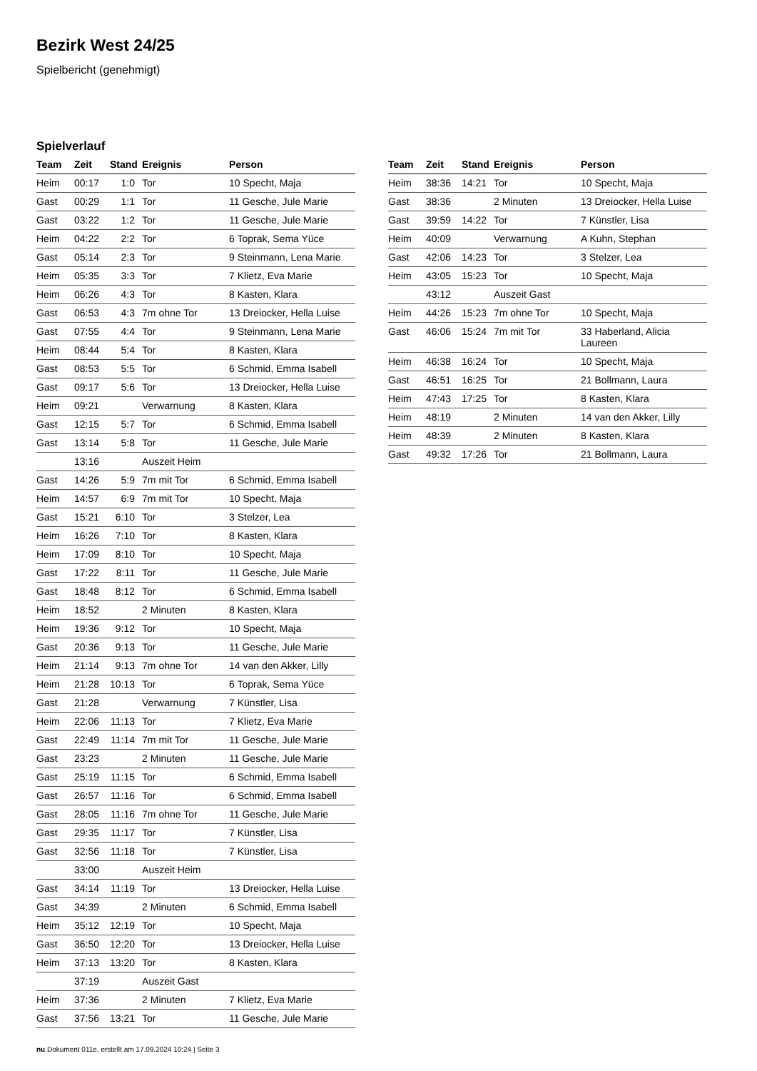Bezirk West 24/25
Spielbericht (genehmigt)
Spielverlauf
| Team | Zeit | Stand | Ereignis | Person |
| --- | --- | --- | --- | --- |
| Heim | 00:17 | 1:0 | Tor | 10 Specht, Maja |
| Gast | 00:29 | 1:1 | Tor | 11 Gesche, Jule Marie |
| Gast | 03:22 | 1:2 | Tor | 11 Gesche, Jule Marie |
| Heim | 04:22 | 2:2 | Tor | 6 Toprak, Sema Yüce |
| Gast | 05:14 | 2:3 | Tor | 9 Steinmann, Lena Marie |
| Heim | 05:35 | 3:3 | Tor | 7 Klietz, Eva Marie |
| Heim | 06:26 | 4:3 | Tor | 8 Kasten, Klara |
| Gast | 06:53 | 4:3 | 7m ohne Tor | 13 Dreiocker, Hella Luise |
| Gast | 07:55 | 4:4 | Tor | 9 Steinmann, Lena Marie |
| Heim | 08:44 | 5:4 | Tor | 8 Kasten, Klara |
| Gast | 08:53 | 5:5 | Tor | 6 Schmid, Emma Isabell |
| Gast | 09:17 | 5:6 | Tor | 13 Dreiocker, Hella Luise |
| Heim | 09:21 | | Verwarnung | 8 Kasten, Klara |
| Gast | 12:15 | 5:7 | Tor | 6 Schmid, Emma Isabell |
| Gast | 13:14 | 5:8 | Tor | 11 Gesche, Jule Marie |
| | 13:16 | | Auszeit Heim | |
| Gast | 14:26 | 5:9 | 7m mit Tor | 6 Schmid, Emma Isabell |
| Heim | 14:57 | 6:9 | 7m mit Tor | 10 Specht, Maja |
| Gast | 15:21 | 6:10 | Tor | 3 Stelzer, Lea |
| Heim | 16:26 | 7:10 | Tor | 8 Kasten, Klara |
| Heim | 17:09 | 8:10 | Tor | 10 Specht, Maja |
| Gast | 17:22 | 8:11 | Tor | 11 Gesche, Jule Marie |
| Gast | 18:48 | 8:12 | Tor | 6 Schmid, Emma Isabell |
| Heim | 18:52 | | 2 Minuten | 8 Kasten, Klara |
| Heim | 19:36 | 9:12 | Tor | 10 Specht, Maja |
| Gast | 20:36 | 9:13 | Tor | 11 Gesche, Jule Marie |
| Heim | 21:14 | 9:13 | 7m ohne Tor | 14 van den Akker, Lilly |
| Heim | 21:28 | 10:13 | Tor | 6 Toprak, Sema Yüce |
| Gast | 21:28 | | Verwarnung | 7 Künstler, Lisa |
| Heim | 22:06 | 11:13 | Tor | 7 Klietz, Eva Marie |
| Gast | 22:49 | 11:14 | 7m mit Tor | 11 Gesche, Jule Marie |
| Gast | 23:23 | | 2 Minuten | 11 Gesche, Jule Marie |
| Gast | 25:19 | 11:15 | Tor | 6 Schmid, Emma Isabell |
| Gast | 26:57 | 11:16 | Tor | 6 Schmid, Emma Isabell |
| Gast | 28:05 | 11:16 | 7m ohne Tor | 11 Gesche, Jule Marie |
| Gast | 29:35 | 11:17 | Tor | 7 Künstler, Lisa |
| Gast | 32:56 | 11:18 | Tor | 7 Künstler, Lisa |
| | 33:00 | | Auszeit Heim | |
| Gast | 34:14 | 11:19 | Tor | 13 Dreiocker, Hella Luise |
| Gast | 34:39 | | 2 Minuten | 6 Schmid, Emma Isabell |
| Heim | 35:12 | 12:19 | Tor | 10 Specht, Maja |
| Gast | 36:50 | 12:20 | Tor | 13 Dreiocker, Hella Luise |
| Heim | 37:13 | 13:20 | Tor | 8 Kasten, Klara |
| | 37:19 | | Auszeit Gast | |
| Heim | 37:36 | | 2 Minuten | 7 Klietz, Eva Marie |
| Gast | 37:56 | 13:21 | Tor | 11 Gesche, Jule Marie |
| Team | Zeit | Stand | Ereignis | Person |
| --- | --- | --- | --- | --- |
| Heim | 38:36 | 14:21 | Tor | 10 Specht, Maja |
| Gast | 38:36 | | 2 Minuten | 13 Dreiocker, Hella Luise |
| Gast | 39:59 | 14:22 | Tor | 7 Künstler, Lisa |
| Heim | 40:09 | | Verwarnung | A Kuhn, Stephan |
| Gast | 42:06 | 14:23 | Tor | 3 Stelzer, Lea |
| Heim | 43:05 | 15:23 | Tor | 10 Specht, Maja |
| | 43:12 | | Auszeit Gast | |
| Heim | 44:26 | 15:23 | 7m ohne Tor | 10 Specht, Maja |
| Gast | 46:06 | 15:24 | 7m mit Tor | 33 Haberland, Alicia Laureen |
| Heim | 46:38 | 16:24 | Tor | 10 Specht, Maja |
| Gast | 46:51 | 16:25 | Tor | 21 Bollmann, Laura |
| Heim | 47:43 | 17:25 | Tor | 8 Kasten, Klara |
| Heim | 48:19 | | 2 Minuten | 14 van den Akker, Lilly |
| Heim | 48:39 | | 2 Minuten | 8 Kasten, Klara |
| Gast | 49:32 | 17:26 | Tor | 21 Bollmann, Laura |
nu.Dokument 011e, erstellt am 17.09.2024 10:24 | Seite 3